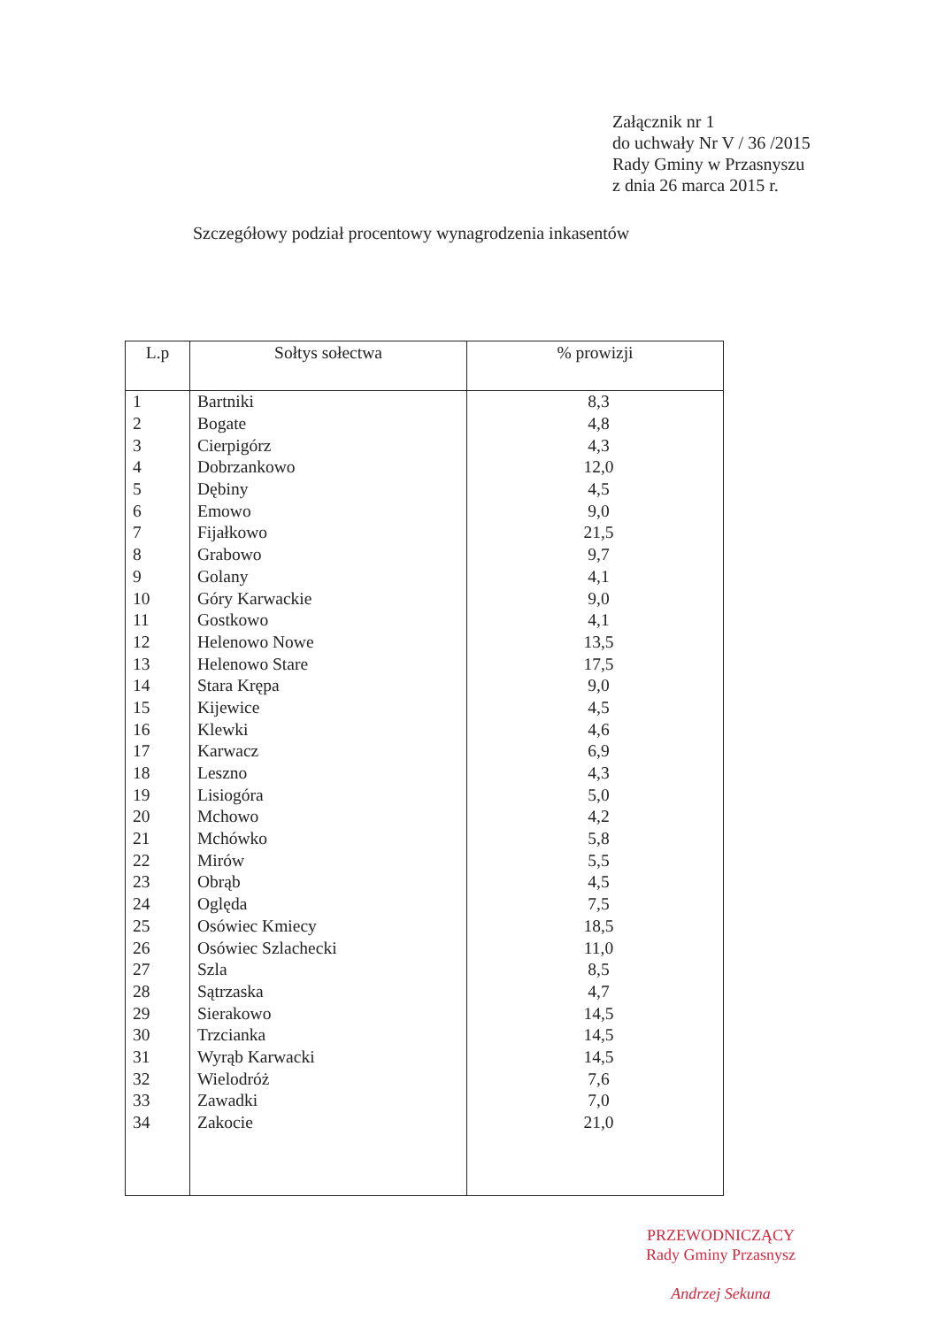Załącznik nr 1
do uchwały Nr V / 36 /2015
Rady Gminy w Przasnyszu
z dnia 26 marca 2015 r.
Szczegółowy podział procentowy wynagrodzenia inkasentów
| L.p | Sołtys sołectwa | % prowizji |
| --- | --- | --- |
| 1 | Bartniki | 8,3 |
| 2 | Bogate | 4,8 |
| 3 | Cierpigórz | 4,3 |
| 4 | Dobrzankowo | 12,0 |
| 5 | Dębiny | 4,5 |
| 6 | Emowo | 9,0 |
| 7 | Fijałkowo | 21,5 |
| 8 | Grabowo | 9,7 |
| 9 | Golany | 4,1 |
| 10 | Góry Karwackie | 9,0 |
| 11 | Gostkowo | 4,1 |
| 12 | Helenowo Nowe | 13,5 |
| 13 | Helenowo Stare | 17,5 |
| 14 | Stara Krępa | 9,0 |
| 15 | Kijewice | 4,5 |
| 16 | Klewki | 4,6 |
| 17 | Karwacz | 6,9 |
| 18 | Leszno | 4,3 |
| 19 | Lisiogóra | 5,0 |
| 20 | Mchowo | 4,2 |
| 21 | Mchówko | 5,8 |
| 22 | Mirów | 5,5 |
| 23 | Obrąb | 4,5 |
| 24 | Oględa | 7,5 |
| 25 | Osówiec Kmiecy | 18,5 |
| 26 | Osówiec Szlachecki | 11,0 |
| 27 | Szla | 8,5 |
| 28 | Sątrzaska | 4,7 |
| 29 | Sierakowo | 14,5 |
| 30 | Trzcianka | 14,5 |
| 31 | Wyrąb Karwacki | 14,5 |
| 32 | Wielodróż | 7,6 |
| 33 | Zawadki | 7,0 |
| 34 | Zakocie | 21,0 |
PRZEWODNICZĄCY
Rady Gminy Przasnysz
Andrzej Sekuna